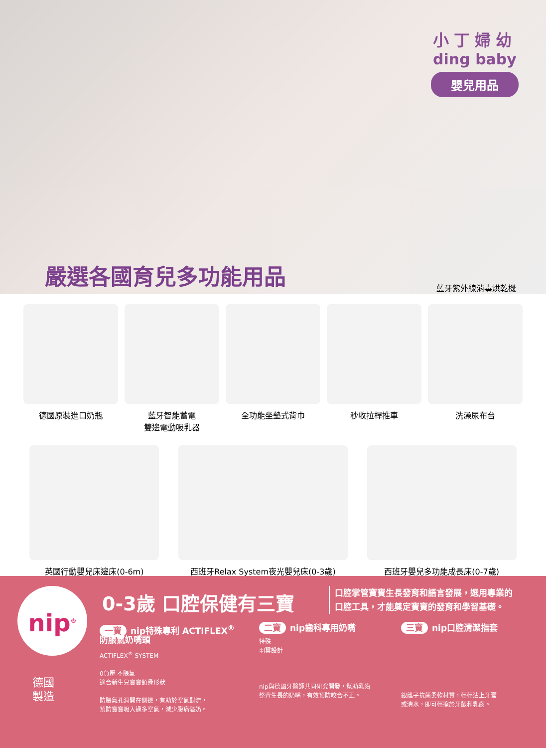小丁婦幼
ding baby
嬰兒用品
嚴選各國育兒多功能用品
藍牙紫外線消毒烘乾機
德國原裝進口奶瓶 藍牙智能蓄電
雙邊電動吸乳器
全功能坐墊式背巾 秒收拉桿推車 洗澡尿布台
英國行動嬰兒床邊床(0-6m) 西班牙Relax System夜光嬰兒床(0-3歲) 西班牙嬰兒多功能成長床(0-7歲)
nip<sup>®</sup> 0-3歲 口腔保健有三寶
口腔掌管寶寶生長發育和語言發展，選用專業的
口腔工具，才能奠定寶寶的發育和學習基礎。
德國
製造
一寶 nip特殊專利 ACTIFLEX<sup>®</sup>
防脹氣奶嘴頭
ACTIFLEX<sup>®</sup> SYSTEM
0負壓 不脹氣
適合新生兒寶寶頜骨形狀
防脹氣孔洞開在側邊，有助於空氣對流，
預防寶寶吸入過多空氣，減少腹痛溢奶。
二寶 nip齒科專用奶嘴
特殊
羽翼設計
nip與德國牙醫師共同研究開發，幫助乳齒
整齊生長的奶嘴，有效預防咬合不正。
三寶 nip口腔清潔指套
銀離子抗菌柔軟材質，輕輕沾上牙膏
或清水，即可輕擦於牙齦和乳齒。